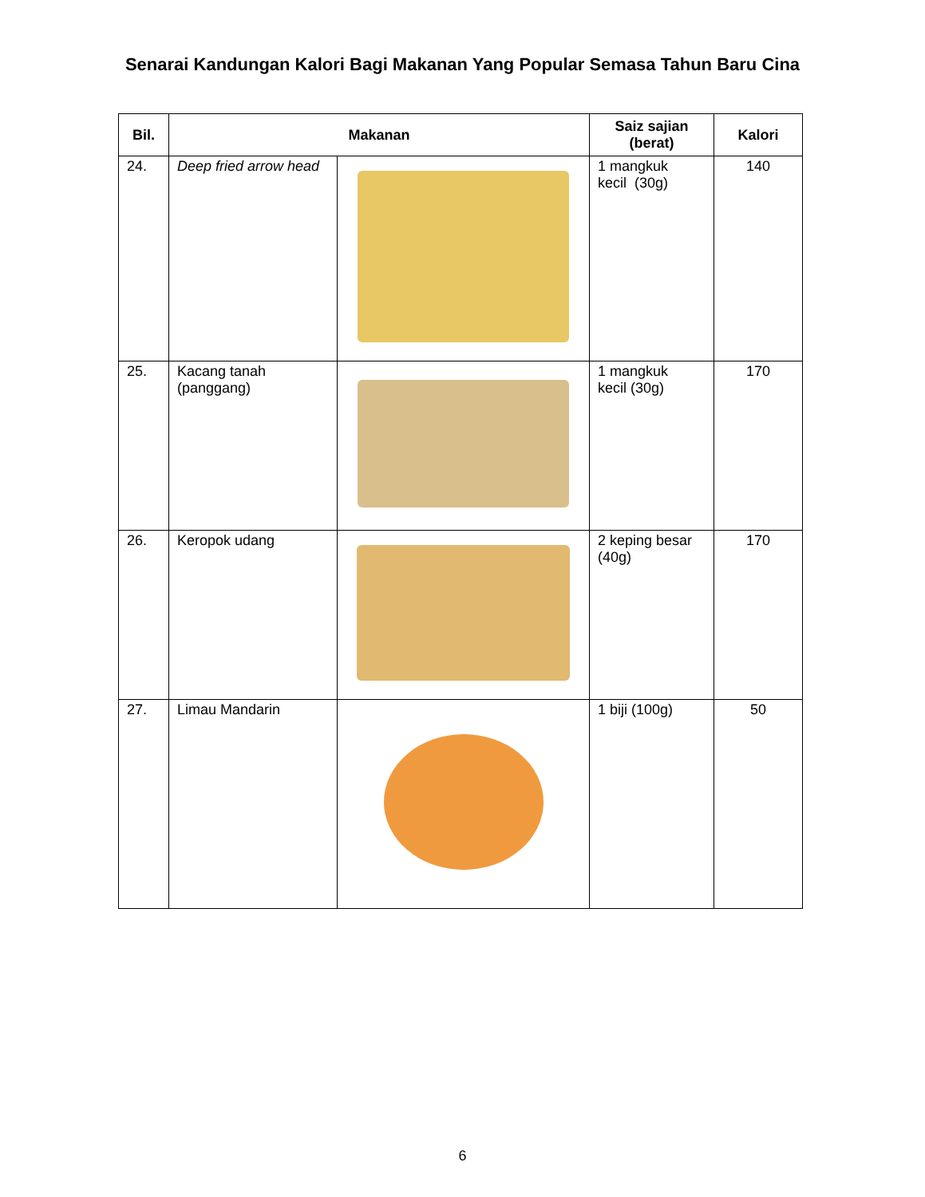Senarai Kandungan Kalori Bagi Makanan Yang Popular Semasa Tahun Baru Cina
| Bil. | Makanan | | Saiz sajian (berat) | Kalori |
| --- | --- | --- | --- | --- |
| 24. | Deep fried arrow head | | 1 mangkuk kecil (30g) | 140 |
| 25. | Kacang tanah (panggang) | | 1 mangkuk kecil (30g) | 170 |
| 26. | Keropok udang | | 2 keping besar (40g) | 170 |
| 27. | Limau Mandarin | | 1 biji (100g) | 50 |
6